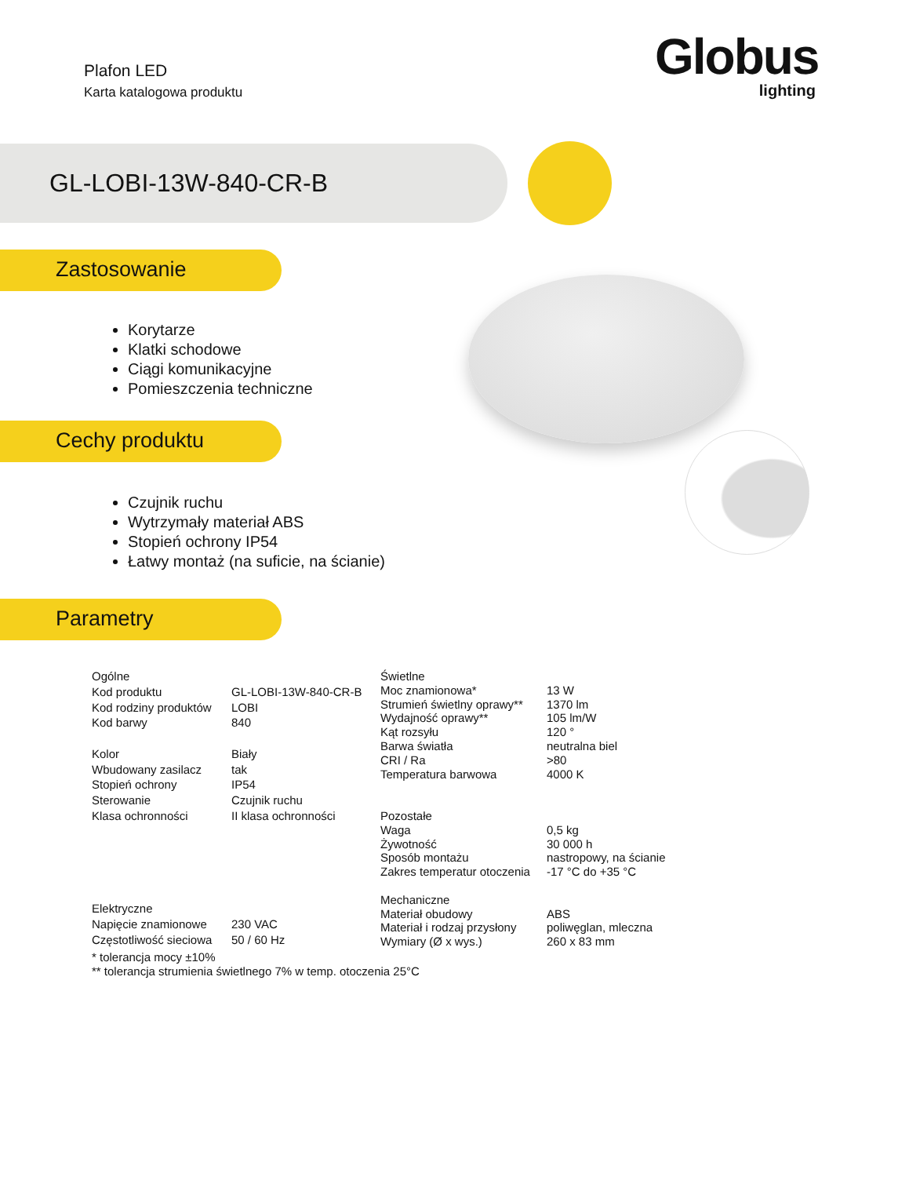Plafon LED
Karta katalogowa produktu
Globus
lighting
GL-LOBI-13W-840-CR-B
Zastosowanie
Korytarze
Klatki schodowe
Ciągi komunikacyjne
Pomieszczenia techniczne
Cechy produktu
Czujnik ruchu
Wytrzymały materiał ABS
Stopień ochrony IP54
Łatwy montaż (na suficie, na ścianie)
Parametry
| Ogólne | |
| Kod produktu | GL-LOBI-13W-840-CR-B |
| Kod rodziny produktów | LOBI |
| Kod barwy | 840 |
| Kolor | Biały |
| Wbudowany zasilacz | tak |
| Stopień ochrony | IP54 |
| Sterowanie | Czujnik ruchu |
| Klasa ochronności | II klasa ochronności |
| Elektryczne | |
| Napięcie znamionowe | 230 VAC |
| Częstotliwość sieciowa | 50 / 60 Hz |
| Świetlne | |
| Moc znamionowa* | 13 W |
| Strumień świetlny oprawy** | 1370 lm |
| Wydajność oprawy** | 105 lm/W |
| Kąt rozsyłu | 120 ° |
| Barwa światła | neutralna biel |
| CRI / Ra | >80 |
| Temperatura barwowa | 4000 K |
| Pozostałe | |
| Waga | 0,5 kg |
| Żywotność | 30 000 h |
| Sposób montażu | nastropowy, na ścianie |
| Zakres temperatur otoczenia | -17 °C do +35 °C |
| Mechaniczne | |
| Materiał obudowy | ABS |
| Materiał i rodzaj przysłony | poliwęglan, mleczna |
| Wymiary (Ø x wys.) | 260 x 83 mm |
* tolerancja mocy ±10%
** tolerancja strumienia świetlnego 7% w temp. otoczenia 25°C